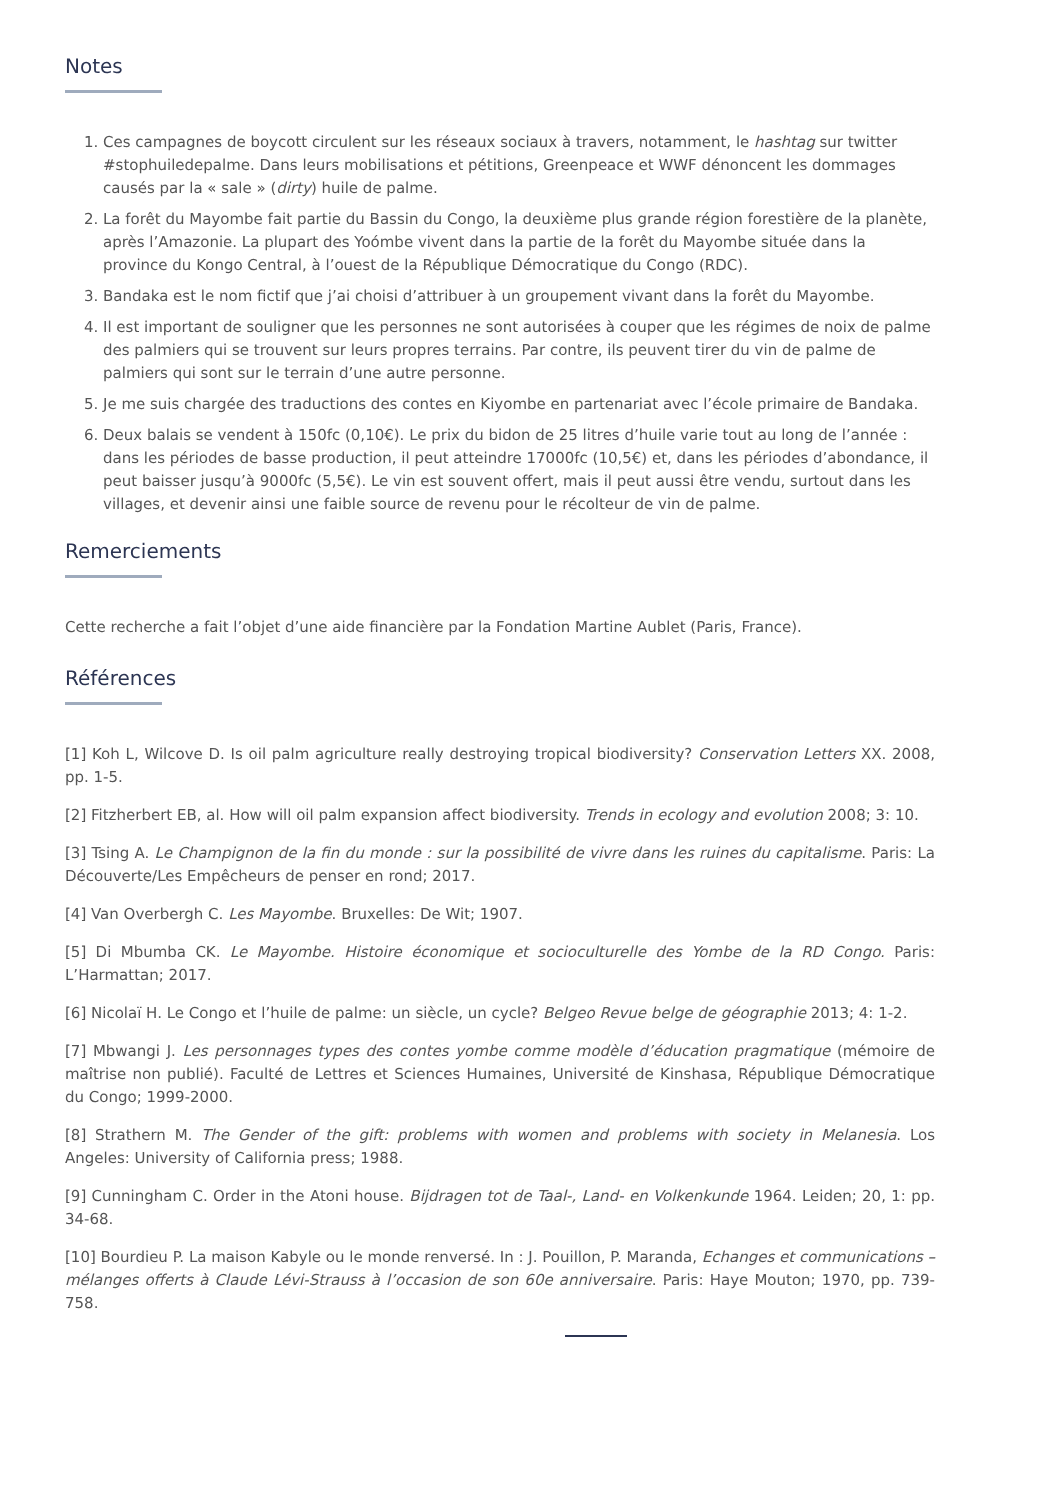Notes
1. Ces campagnes de boycott circulent sur les réseaux sociaux à travers, notamment, le hashtag sur twitter #stophuiledepalme. Dans leurs mobilisations et pétitions, Greenpeace et WWF dénoncent les dommages causés par la « sale » (dirty) huile de palme.
2. La forêt du Mayombe fait partie du Bassin du Congo, la deuxième plus grande région forestière de la planète, après l’Amazonie. La plupart des Yoómbe vivent dans la partie de la forêt du Mayombe située dans la province du Kongo Central, à l’ouest de la République Démocratique du Congo (RDC).
3. Bandaka est le nom fictif que j’ai choisi d’attribuer à un groupement vivant dans la forêt du Mayombe.
4. Il est important de souligner que les personnes ne sont autorisées à couper que les régimes de noix de palme des palmiers qui se trouvent sur leurs propres terrains. Par contre, ils peuvent tirer du vin de palme de palmiers qui sont sur le terrain d’une autre personne.
5. Je me suis chargée des traductions des contes en Kiyombe en partenariat avec l’école primaire de Bandaka.
6. Deux balais se vendent à 150fc (0,10€). Le prix du bidon de 25 litres d’huile varie tout au long de l’année : dans les périodes de basse production, il peut atteindre 17000fc (10,5€) et, dans les périodes d’abondance, il peut baisser jusqu’à 9000fc (5,5€). Le vin est souvent offert, mais il peut aussi être vendu, surtout dans les villages, et devenir ainsi une faible source de revenu pour le récolteur de vin de palme.
Remerciements
Cette recherche a fait l’objet d’une aide financière par la Fondation Martine Aublet (Paris, France).
Références
[1] Koh L, Wilcove D. Is oil palm agriculture really destroying tropical biodiversity? Conservation Letters XX. 2008, pp. 1-5.
[2] Fitzherbert EB, al. How will oil palm expansion affect biodiversity. Trends in ecology and evolution 2008; 3: 10.
[3] Tsing A. Le Champignon de la fin du monde : sur la possibilité de vivre dans les ruines du capitalisme. Paris: La Découverte/Les Empêcheurs de penser en rond; 2017.
[4] Van Overbergh C. Les Mayombe. Bruxelles: De Wit; 1907.
[5] Di Mbumba CK. Le Mayombe. Histoire économique et socioculturelle des Yombe de la RD Congo. Paris: L’Harmattan; 2017.
[6] Nicolaï H. Le Congo et l’huile de palme: un siècle, un cycle? Belgeo Revue belge de géographie 2013; 4: 1-2.
[7] Mbwangi J. Les personnages types des contes yombe comme modèle d’éducation pragmatique (mémoire de maîtrise non publié). Faculté de Lettres et Sciences Humaines, Université de Kinshasa, République Démocratique du Congo; 1999-2000.
[8] Strathern M. The Gender of the gift: problems with women and problems with society in Melanesia. Los Angeles: University of California press; 1988.
[9] Cunningham C. Order in the Atoni house. Bijdragen tot de Taal-, Land- en Volkenkunde 1964. Leiden; 20, 1: pp. 34-68.
[10] Bourdieu P. La maison Kabyle ou le monde renversé. In : J. Pouillon, P. Maranda, Echanges et communications – mélanges offerts à Claude Lévi-Strauss à l’occasion de son 60e anniversaire. Paris: Haye Mouton; 1970, pp. 739-758.